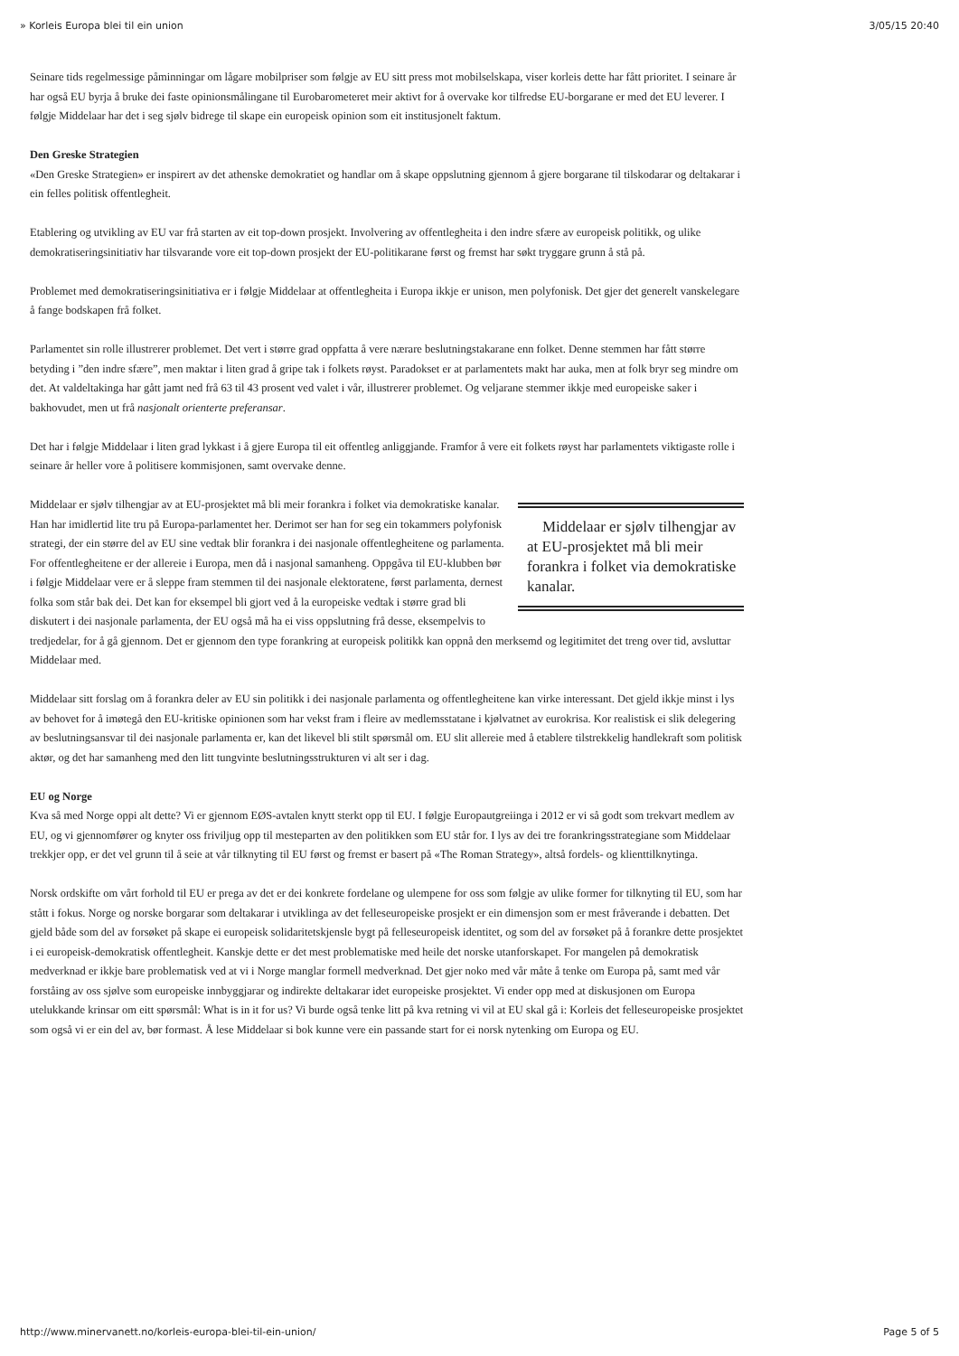» Korleis Europa blei til ein union 3/05/15 20:40
Seinare tids regelmessige påminningar om lågare mobilpriser som følgje av EU sitt press mot mobilselskapa, viser korleis dette har fått prioritet. I seinare år har også EU byrja å bruke dei faste opinionsmålingane til Eurobarometeret meir aktivt for å overvake kor tilfredse EU-borgarane er med det EU leverer. I følgje Middelaar har det i seg sjølv bidrege til skape ein europeisk opinion som eit institusjonelt faktum.
Den Greske Strategien
«Den Greske Strategien» er inspirert av det athenske demokratiet og handlar om å skape oppslutning gjennom å gjere borgarane til tilskodarar og deltakarar i ein felles politisk offentlegheit.
Etablering og utvikling av EU var frå starten av eit top-down prosjekt. Involvering av offentlegheita i den indre sfære av europeisk politikk, og ulike demokratiseringsinitiativ har tilsvarande vore eit top-down prosjekt der EU-politikarane først og fremst har søkt tryggare grunn å stå på.
Problemet med demokratiseringsinitiativa er i følgje Middelaar at offentlegheita i Europa ikkje er unison, men polyfonisk. Det gjer det generelt vanskelegare å fange bodskapen frå folket.
Parlamentet sin rolle illustrerer problemet. Det vert i større grad oppfatta å vere nærare beslutningstakarane enn folket. Denne stemmen har fått større betyding i ”den indre sfære”, men maktar i liten grad å gripe tak i folkets røyst. Paradokset er at parlamentets makt har auka, men at folk bryr seg mindre om det. At valdeltakinga har gått jamt ned frå 63 til 43 prosent ved valet i vår, illustrerer problemet. Og veljarane stemmer ikkje med europeiske saker i bakhovudet, men ut frå nasjonalt orienterte preferansar.
Det har i følgje Middelaar i liten grad lykkast i å gjere Europa til eit offentleg anliggjande. Framfor å vere eit folkets røyst har parlamentets viktigaste rolle i seinare år heller vore å politisere kommisjonen, samt overvake denne.
Middelaar er sjølv tilhengjar av at EU-prosjektet må bli meir forankra i folket via demokratiske kanalar.
Middelaar er sjølv tilhengjar av at EU-prosjektet må bli meir forankra i folket via demokratiske kanalar. Han har imidlertid lite tru på Europa-parlamentet her. Derimot ser han for seg ein tokammers polyfonisk strategi, der ein større del av EU sine vedtak blir forankra i dei nasjonale offentlegheitene og parlamenta. For offentlegheitene er der allereie i Europa, men då i nasjonal samanheng. Oppgåva til EU-klubben bør i følgje Middelaar vere er å sleppe fram stemmen til dei nasjonale elektoratene, først parlamenta, dernest folka som står bak dei. Det kan for eksempel bli gjort ved å la europeiske vedtak i større grad bli diskutert i dei nasjonale parlamenta, der EU også må ha ei viss oppslutning frå desse, eksempelvis to tredjedelar, for å gå gjennom. Det er gjennom den type forankring at europeisk politikk kan oppnå den merksemd og legitimitet det treng over tid, avsluttar Middelaar med.
Middelaar sitt forslag om å forankra deler av EU sin politikk i dei nasjonale parlamenta og offentlegheitene kan virke interessant. Det gjeld ikkje minst i lys av behovet for å imøtegå den EU-kritiske opinionen som har vekst fram i fleire av medlemsstatane i kjølvatnet av eurokrisa. Kor realistisk ei slik delegering av beslutningsansvar til dei nasjonale parlamenta er, kan det likevel bli stilt spørsmål om. EU slit allereie med å etablere tilstrekkelig handlekraft som politisk aktør, og det har samanheng med den litt tungvinte beslutningsstrukturen vi alt ser i dag.
EU og Norge
Kva så med Norge oppi alt dette? Vi er gjennom EØS-avtalen knytt sterkt opp til EU. I følgje Europautgreiinga i 2012 er vi så godt som trekvart medlem av EU, og vi gjennomfører og knyter oss friviljug opp til mesteparten av den politikken som EU står for. I lys av dei tre forankringsstrategiane som Middelaar trekkjer opp, er det vel grunn til å seie at vår tilknyting til EU først og fremst er basert på «The Roman Strategy», altså fordels- og klienttilknytinga.
Norsk ordskifte om vårt forhold til EU er prega av det er dei konkrete fordelane og ulempene for oss som følgje av ulike former for tilknyting til EU, som har stått i fokus. Norge og norske borgarar som deltakarar i utviklinga av det felleseuropeiske prosjekt er ein dimensjon som er mest fråverande i debatten. Det gjeld både som del av forsøket på skape ei europeisk solidaritetskjensle bygt på felleseuropeisk identitet, og som del av forsøket på å forankre dette prosjektet i ei europeisk-demokratisk offentlegheit. Kanskje dette er det mest problematiske med heile det norske utanforskapet. For mangelen på demokratisk medverknad er ikkje bare problematisk ved at vi i Norge manglar formell medverknad. Det gjer noko med vår måte å tenke om Europa på, samt med vår forståing av oss sjølve som europeiske innbyggjarar og indirekte deltakarar idet europeiske prosjektet. Vi ender opp med at diskusjonen om Europa utelukkande krinsar om eitt spørsmål: What is in it for us? Vi burde også tenke litt på kva retning vi vil at EU skal gå i: Korleis det felleseuropeiske prosjektet som også vi er ein del av, bør formast. Å lese Middelaar si bok kunne vere ein passande start for ei norsk nytenking om Europa og EU.
http://www.minervanett.no/korleis-europa-blei-til-ein-union/ Page 5 of 5